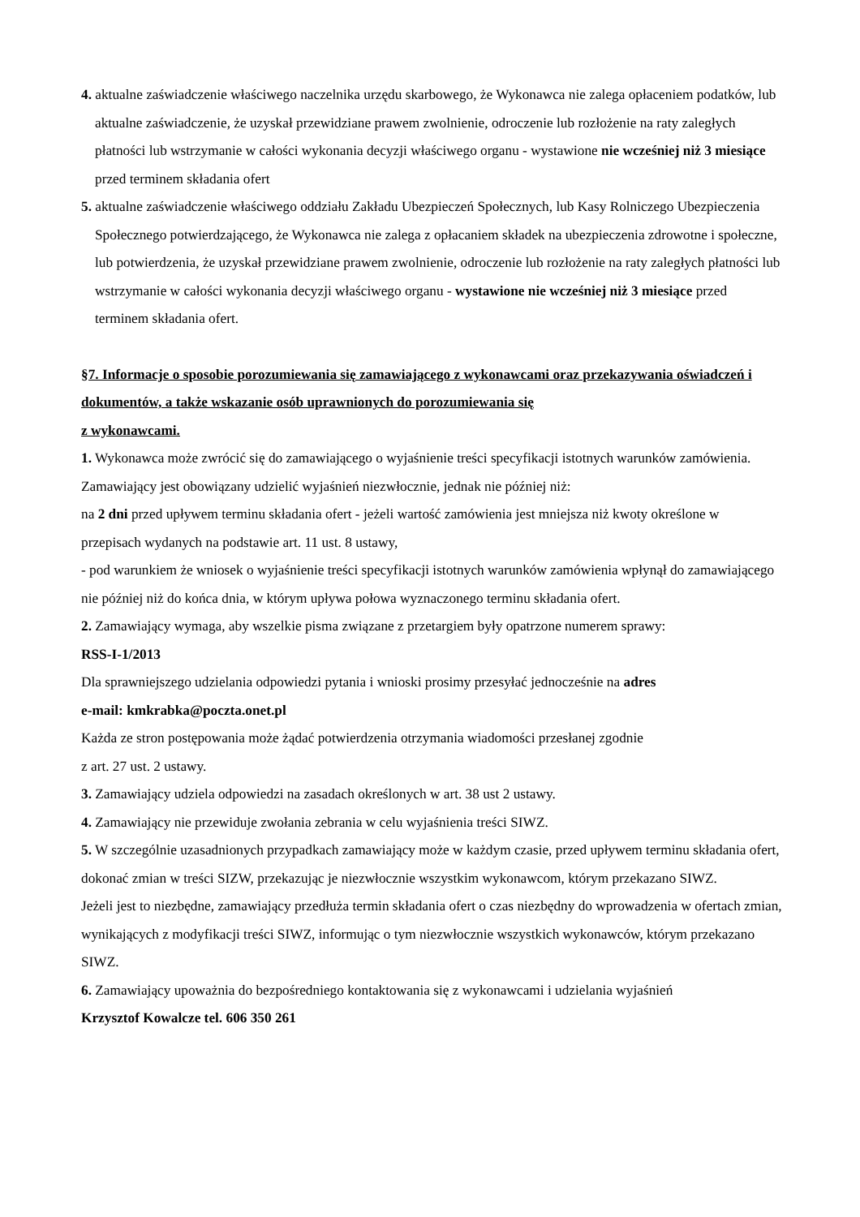4. aktualne zaświadczenie właściwego naczelnika urzędu skarbowego, że Wykonawca nie zalega opłaceniem podatków, lub aktualne zaświadczenie, że uzyskał przewidziane prawem zwolnienie, odroczenie lub rozłożenie na raty zaległych płatności lub wstrzymanie w całości wykonania decyzji właściwego organu - wystawione nie wcześniej niż 3 miesiące przed terminem składania ofert
5. aktualne zaświadczenie właściwego oddziału Zakładu Ubezpieczeń Społecznych, lub Kasy Rolniczego Ubezpieczenia Społecznego potwierdzającego, że Wykonawca nie zalega z opłacaniem składek na ubezpieczenia zdrowotne i społeczne, lub potwierdzenia, że uzyskał przewidziane prawem zwolnienie, odroczenie lub rozłożenie na raty zaległych płatności lub wstrzymanie w całości wykonania decyzji właściwego organu - wystawione nie wcześniej niż 3 miesiące przed terminem składania ofert.
§7. Informacje o sposobie porozumiewania się zamawiającego z wykonawcami oraz przekazywania oświadczeń i dokumentów, a także wskazanie osób uprawnionych do porozumiewania się
z wykonawcami.
1. Wykonawca może zwrócić się do zamawiającego o wyjaśnienie treści specyfikacji istotnych warunków zamówienia.
Zamawiający jest obowiązany udzielić wyjaśnień niezwłocznie, jednak nie później niż:
na 2 dni przed upływem terminu składania ofert - jeżeli wartość zamówienia jest mniejsza niż kwoty określone w przepisach wydanych na podstawie art. 11 ust. 8 ustawy,
- pod warunkiem że wniosek o wyjaśnienie treści specyfikacji istotnych warunków zamówienia wpłynął do zamawiającego nie później niż do końca dnia, w którym upływa połowa wyznaczonego terminu składania ofert.
2. Zamawiający wymaga, aby wszelkie pisma związane z przetargiem były opatrzone numerem sprawy:
RSS-I-1/2013
Dla sprawniejszego udzielania odpowiedzi pytania i wnioski prosimy przesyłać jednocześnie na adres
e-mail: kmkrabka@poczta.onet.pl
Każda ze stron postępowania może żądać potwierdzenia otrzymania wiadomości przesłanej zgodnie
z art. 27 ust. 2 ustawy.
3. Zamawiający udziela odpowiedzi na zasadach określonych w art. 38 ust 2 ustawy.
4. Zamawiający nie przewiduje zwołania zebrania w celu wyjaśnienia treści SIWZ.
5. W szczególnie uzasadnionych przypadkach zamawiający może w każdym czasie, przed upływem terminu składania ofert, dokonać zmian w treści SIZW, przekazując je niezwłocznie wszystkim wykonawcom, którym przekazano SIWZ.
Jeżeli jest to niezbędne, zamawiający przedłuża termin składania ofert o czas niezbędny do wprowadzenia w ofertach zmian, wynikających z modyfikacji treści SIWZ, informując o tym niezwłocznie wszystkich wykonawców, którym przekazano SIWZ.
6. Zamawiający upoważnia do bezpośredniego kontaktowania się z wykonawcami i udzielania wyjaśnień
Krzysztof Kowalcze tel. 606 350 261